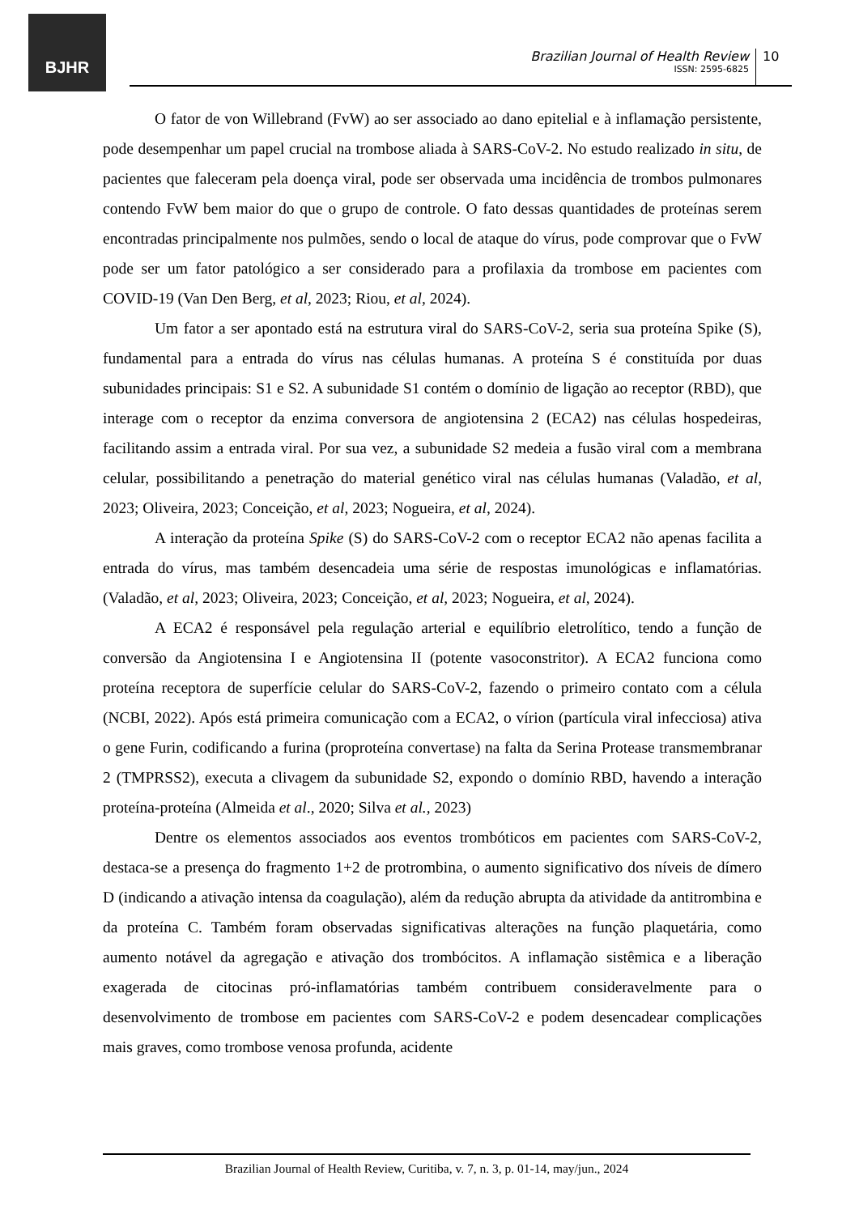BJHR
Brazilian Journal of Health Review
ISSN: 2595-6825
10
O fator de von Willebrand (FvW) ao ser associado ao dano epitelial e à inflamação persistente, pode desempenhar um papel crucial na trombose aliada à SARS-CoV-2. No estudo realizado in situ, de pacientes que faleceram pela doença viral, pode ser observada uma incidência de trombos pulmonares contendo FvW bem maior do que o grupo de controle. O fato dessas quantidades de proteínas serem encontradas principalmente nos pulmões, sendo o local de ataque do vírus, pode comprovar que o FvW pode ser um fator patológico a ser considerado para a profilaxia da trombose em pacientes com COVID-19 (Van Den Berg, et al, 2023; Riou, et al, 2024).
Um fator a ser apontado está na estrutura viral do SARS-CoV-2, seria sua proteína Spike (S), fundamental para a entrada do vírus nas células humanas. A proteína S é constituída por duas subunidades principais: S1 e S2. A subunidade S1 contém o domínio de ligação ao receptor (RBD), que interage com o receptor da enzima conversora de angiotensina 2 (ECA2) nas células hospedeiras, facilitando assim a entrada viral. Por sua vez, a subunidade S2 medeia a fusão viral com a membrana celular, possibilitando a penetração do material genético viral nas células humanas (Valadão, et al, 2023; Oliveira, 2023; Conceição, et al, 2023; Nogueira, et al, 2024).
A interação da proteína Spike (S) do SARS-CoV-2 com o receptor ECA2 não apenas facilita a entrada do vírus, mas também desencadeia uma série de respostas imunológicas e inflamatórias. (Valadão, et al, 2023; Oliveira, 2023; Conceição, et al, 2023; Nogueira, et al, 2024).
A ECA2 é responsável pela regulação arterial e equilíbrio eletrolítico, tendo a função de conversão da Angiotensina I e Angiotensina II (potente vasoconstritor). A ECA2 funciona como proteína receptora de superfície celular do SARS-CoV-2, fazendo o primeiro contato com a célula (NCBI, 2022). Após está primeira comunicação com a ECA2, o vírion (partícula viral infecciosa) ativa o gene Furin, codificando a furina (proproteína convertase) na falta da Serina Protease transmembranar 2 (TMPRSS2), executa a clivagem da subunidade S2, expondo o domínio RBD, havendo a interação proteína-proteína (Almeida et al., 2020; Silva et al., 2023)
Dentre os elementos associados aos eventos trombóticos em pacientes com SARS-CoV-2, destaca-se a presença do fragmento 1+2 de protrombina, o aumento significativo dos níveis de dímero D (indicando a ativação intensa da coagulação), além da redução abrupta da atividade da antitrombina e da proteína C. Também foram observadas significativas alterações na função plaquetária, como aumento notável da agregação e ativação dos trombócitos. A inflamação sistêmica e a liberação exagerada de citocinas pró-inflamatórias também contribuem consideravelmente para o desenvolvimento de trombose em pacientes com SARS-CoV-2 e podem desencadear complicações mais graves, como trombose venosa profunda, acidente
Brazilian Journal of Health Review, Curitiba, v. 7, n. 3, p. 01-14, may/jun., 2024